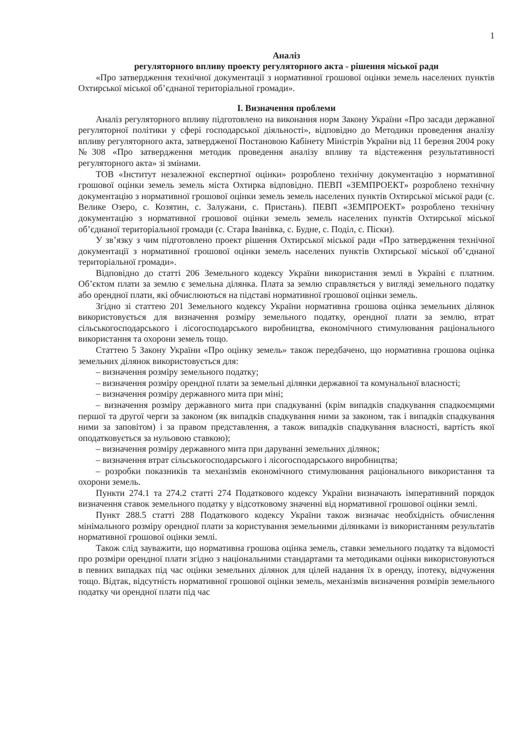1
Аналіз
регуляторного впливу проекту регуляторного акта - рішення міської ради
«Про затвердження технічної документації з нормативної грошової оцінки земель населених пунктів Охтирської міської об’єднаної територіальної громади».
І. Визначення проблеми
Аналіз регуляторного впливу підготовлено на виконання норм Закону України «Про засади державної регуляторної політики у сфері господарської діяльності», відповідно до Методики проведення аналізу впливу регуляторного акта, затвердженої Постановою Кабінету Міністрів України від 11 березня 2004 року №308 «Про затвердження методик проведення аналізу впливу та відстеження результативності регуляторного акта» зі змінами.
ТОВ «Інститут незалежної експертної оцінки» розроблено технічну документацію з нормативної грошової оцінки земель земель міста Охтирка відповідно. ПЕВП «ЗЕМПРОЕКТ» розроблено технічну документацію з нормативної грошової оцінки земель земель населених пунктів Охтирської міської ради (с. Велике Озеро, с. Козятин, с. Залужани, с. Пристань). ПЕВП «ЗЕМПРОЕКТ» розроблено технічну документацію з нормативної грошової оцінки земель земель населених пунктів Охтирської міської об’єднаної територіальної громади (с. Стара Іванівка, с. Будне, с. Поділ, с. Піски).
У зв’язку з чим підготовлено проект рішення Охтирської міської ради «Про затвердження технічної документації з нормативної грошової оцінки земель населених пунктів Охтирської міської об’єднаної територіальної громади».
Відповідно до статті 206 Земельного кодексу України використання землі в Україні є платним. Об’єктом плати за землю є земельна ділянка. Плата за землю справляється у вигляді земельного податку або орендної плати, які обчислюються на підставі нормативної грошової оцінки земель.
Згідно зі статтею 201 Земельного кодексу України нормативна грошова оцінка земельних ділянок використовується для визначення розміру земельного податку, орендної плати за землю, втрат сільськогосподарського і лісогосподарського виробництва, економічного стимулювання раціонального використання та охорони земель тощо.
Статтею 5 Закону України «Про оцінку земель» також передбачено, що нормативна грошова оцінка земельних ділянок використовується для:
– визначення розміру земельного податку;
– визначення розміру орендної плати за земельні ділянки державної та комунальної власності;
– визначення розміру державного мита при міні;
– визначення розміру державного мита при спадкуванні (крім випадків спадкування спадкоємцями першої та другої черги за законом (як випадків спадкування ними за законом, так і випадків спадкування ними за заповітом) і за правом представлення, а також випадків спадкування власності, вартість якої оподатковується за нульовою ставкою);
– визначення розміру державного мита при даруванні земельних ділянок;
– визначення втрат сільськогосподарського і лісогосподарського виробництва;
– розробки показників та механізмів економічного стимулювання раціонального використання та охорони земель.
Пункти 274.1 та 274.2 статті 274 Податкового кодексу України визначають імперативний порядок визначення ставок земельного податку у відсотковому значенні від нормативної грошової оцінки землі.
Пункт 288.5 статті 288 Податкового кодексу України також визначає необхідність обчислення мінімального розміру орендної плати за користування земельними ділянками із використанням результатів нормативної грошової оцінки землі.
Також слід зауважити, що нормативна грошова оцінка земель, ставки земельного податку та відомості про розміри орендної плати згідно з національними стандартами та методиками оцінки використовуються в певних випадках під час оцінки земельних ділянок для цілей надання їх в оренду, іпотеку, відчуження тощо. Відтак, відсутність нормативної грошової оцінки земель, механізмів визначення розмірів земельного податку чи орендної плати під час